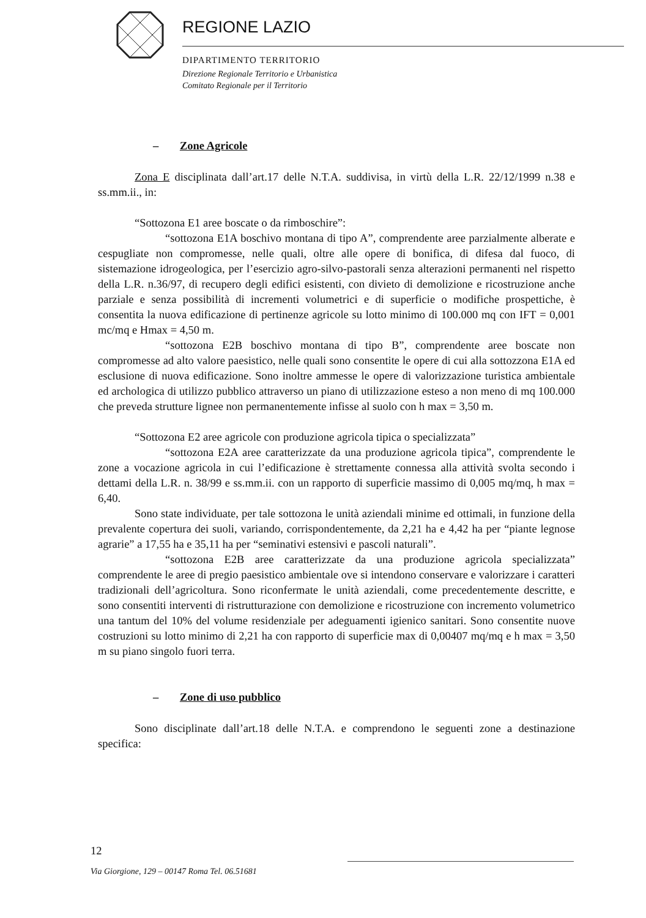REGIONE LAZIO
DIPARTIMENTO TERRITORIO
Direzione Regionale Territorio e Urbanistica
Comitato Regionale per il Territorio
– Zone Agricole
Zona E disciplinata dall’art.17 delle N.T.A. suddivisa, in virtù della L.R. 22/12/1999 n.38 e ss.mm.ii., in:
“Sottozona E1 aree boscate o da rimboschire”:
“sottozona E1A boschivo montana di tipo A”, comprendente aree parzialmente alberate e cespugliate non compromesse, nelle quali, oltre alle opere di bonifica, di difesa dal fuoco, di sistemazione idrogeologica, per l’esercizio agro-silvo-pastorali senza alterazioni permanenti nel rispetto della L.R. n.36/97, di recupero degli edifici esistenti, con divieto di demolizione e ricostruzione anche parziale e senza possibilità di incrementi volumetrici e di superficie o modifiche prospettiche, è consentita la nuova edificazione di pertinenze agricole su lotto minimo di 100.000 mq con IFT = 0,001 mc/mq e Hmax = 4,50 m.
“sottozona E2B boschivo montana di tipo B”, comprendente aree boscate non compromesse ad alto valore paesistico, nelle quali sono consentite le opere di cui alla sottozzona E1A ed esclusione di nuova edificazione. Sono inoltre ammesse le opere di valorizzazione turistica ambientale ed archologica di utilizzo pubblico attraverso un piano di utilizzazione esteso a non meno di mq 100.000 che preveda strutture lignee non permanentemente infisse al suolo con h max = 3,50 m.
“Sottozona E2 aree agricole con produzione agricola tipica o specializzata”
“sottozona E2A aree caratterizzate da una produzione agricola tipica”, comprendente le zone a vocazione agricola in cui l’edificazione è strettamente connessa alla attività svolta secondo i dettami della L.R. n. 38/99 e ss.mm.ii. con un rapporto di superficie massimo di 0,005 mq/mq, h max = 6,40.
Sono state individuate, per tale sottozona le unità aziendali minime ed ottimali, in funzione della prevalente copertura dei suoli, variando, corrispondentemente, da 2,21 ha e 4,42 ha per “piante legnose agrarie” a 17,55 ha e 35,11 ha per “seminativi estensivi e pascoli naturali”.
“sottozona E2B aree caratterizzate da una produzione agricola specializzata” comprendente le aree di pregio paesistico ambientale ove si intendono conservare e valorizzare i caratteri tradizionali dell’agricoltura. Sono riconfermate le unità aziendali, come precedentemente descritte, e sono consentiti interventi di ristrutturazione con demolizione e ricostruzione con incremento volumetrico una tantum del 10% del volume residenziale per adeguamenti igienico sanitari. Sono consentite nuove costruzioni su lotto minimo di 2,21 ha con rapporto di superficie max di 0,00407 mq/mq e h max = 3,50 m su piano singolo fuori terra.
– Zone di uso pubblico
Sono disciplinate dall’art.18 delle N.T.A. e comprendono le seguenti zone a destinazione specifica:
12
Via Giorgione, 129 – 00147 Roma Tel. 06.51681